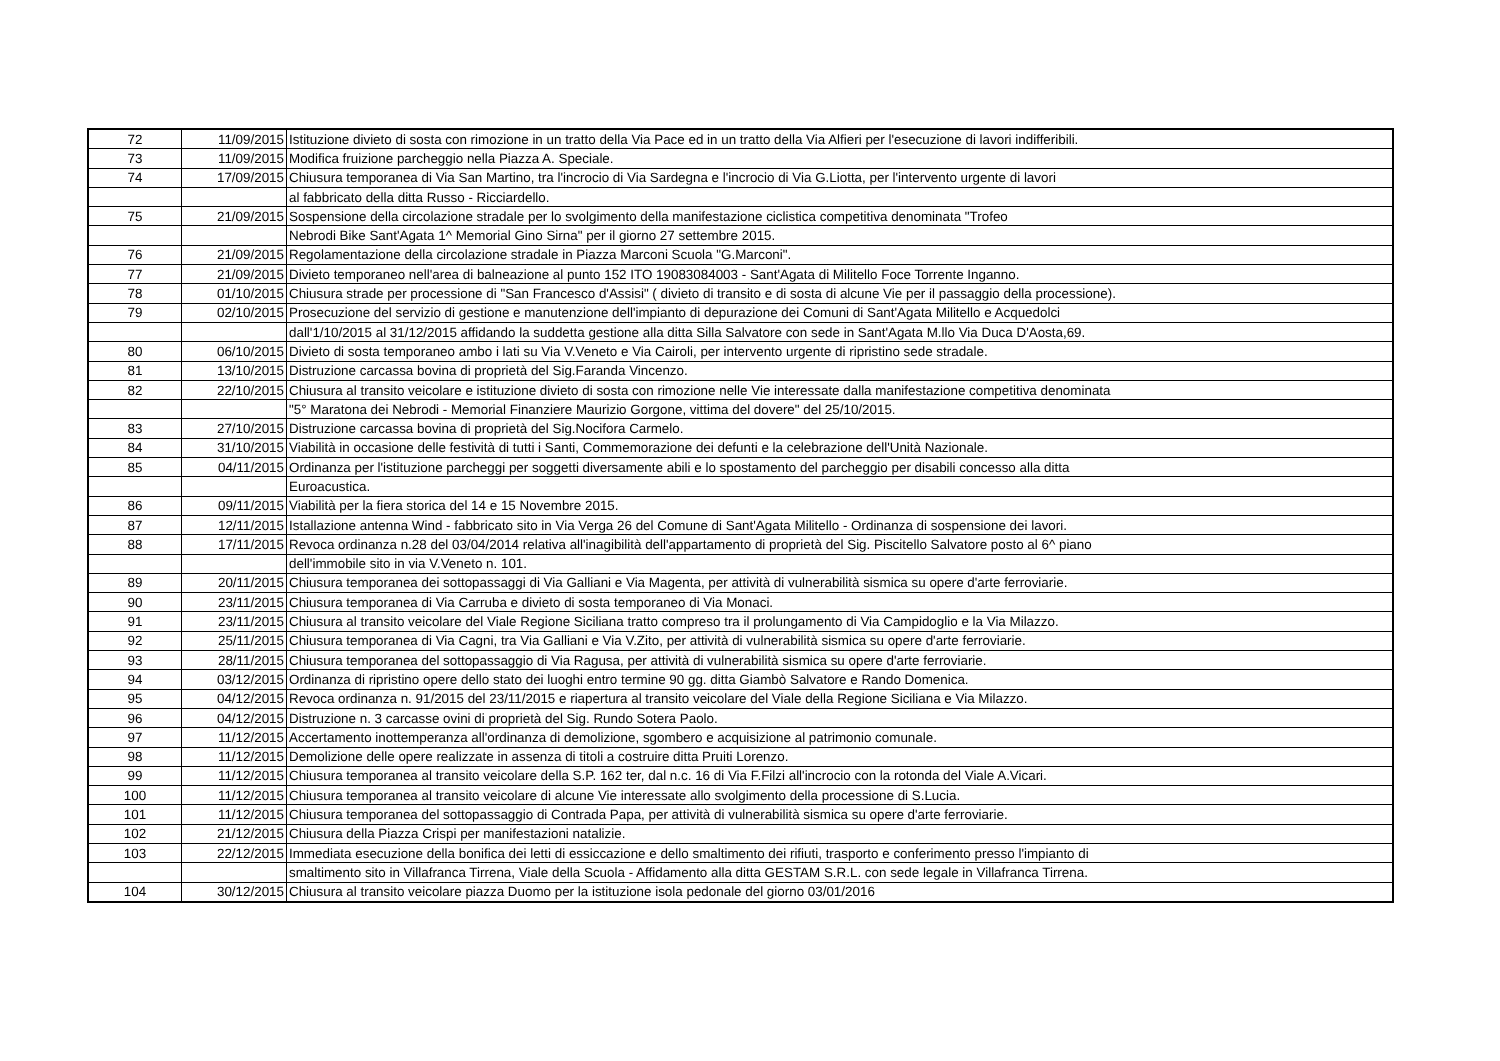| 72 | 11/09/2015 | Istituzione divieto di sosta con rimozione in un tratto della Via Pace ed in un tratto della Via Alfieri per l'esecuzione di lavori indifferibili. |
| 73 | 11/09/2015 | Modifica fruizione parcheggio nella Piazza A. Speciale. |
| 74 | 17/09/2015 | Chiusura temporanea di Via San Martino, tra l'incrocio di Via Sardegna e l'incrocio di Via G.Liotta, per l'intervento urgente di lavori |
| | | al fabbricato della ditta Russo - Ricciardello. |
| 75 | 21/09/2015 | Sospensione della circolazione stradale per lo svolgimento della manifestazione ciclistica competitiva denominata "Trofeo |
| | | Nebrodi Bike Sant'Agata 1^ Memorial Gino Sirna" per il giorno 27 settembre 2015. |
| 76 | 21/09/2015 | Regolamentazione della circolazione stradale in Piazza Marconi Scuola "G.Marconi". |
| 77 | 21/09/2015 | Divieto temporaneo nell'area di balneazione al punto 152 ITO 19083084003 - Sant'Agata di Militello Foce Torrente Inganno. |
| 78 | 01/10/2015 | Chiusura strade per processione di "San Francesco d'Assisi" ( divieto di transito e di sosta di alcune Vie per il passaggio della processione). |
| 79 | 02/10/2015 | Prosecuzione del servizio di gestione e manutenzione dell'impianto di depurazione dei Comuni di Sant'Agata Militello e Acquedolci |
| | | dall'1/10/2015 al 31/12/2015 affidando la suddetta gestione alla ditta Silla Salvatore con sede in Sant'Agata M.llo Via Duca D'Aosta,69. |
| 80 | 06/10/2015 | Divieto di sosta temporaneo ambo i lati su Via V.Veneto e Via Cairoli, per intervento urgente di ripristino sede stradale. |
| 81 | 13/10/2015 | Distruzione carcassa bovina di proprietà del Sig.Faranda Vincenzo. |
| 82 | 22/10/2015 | Chiusura al transito veicolare e istituzione divieto di sosta con rimozione nelle Vie interessate dalla manifestazione competitiva denominata |
| | | "5° Maratona dei Nebrodi - Memorial Finanziere Maurizio Gorgone, vittima del dovere" del 25/10/2015. |
| 83 | 27/10/2015 | Distruzione carcassa bovina di proprietà del Sig.Nocifora Carmelo. |
| 84 | 31/10/2015 | Viabilità in occasione delle festività di tutti i Santi, Commemorazione dei defunti e la celebrazione dell'Unità Nazionale. |
| 85 | 04/11/2015 | Ordinanza per l'istituzione parcheggi per soggetti diversamente abili e lo spostamento del parcheggio per disabili concesso alla ditta |
| | | Euroacustica. |
| 86 | 09/11/2015 | Viabilità per la fiera storica del 14 e 15 Novembre 2015. |
| 87 | 12/11/2015 | Istallazione antenna Wind - fabbricato sito in Via Verga 26 del Comune di Sant'Agata Militello - Ordinanza di sospensione dei lavori. |
| 88 | 17/11/2015 | Revoca ordinanza n.28 del 03/04/2014 relativa all'inagibilità dell'appartamento di proprietà del Sig. Piscitello Salvatore posto al 6^ piano |
| | | dell'immobile sito in via V.Veneto n. 101. |
| 89 | 20/11/2015 | Chiusura temporanea dei sottopassaggi di Via Galliani e Via Magenta, per attività di vulnerabilità sismica su opere d'arte ferroviarie. |
| 90 | 23/11/2015 | Chiusura temporanea di Via Carruba e divieto di sosta temporaneo di Via Monaci. |
| 91 | 23/11/2015 | Chiusura al transito veicolare del Viale Regione Siciliana tratto compreso tra il prolungamento di Via Campidoglio e la Via Milazzo. |
| 92 | 25/11/2015 | Chiusura temporanea di Via Cagni, tra Via Galliani e Via V.Zito, per attività di vulnerabilità sismica su opere d'arte ferroviarie. |
| 93 | 28/11/2015 | Chiusura temporanea del sottopassaggio di Via Ragusa, per attività di vulnerabilità sismica su opere d'arte ferroviarie. |
| 94 | 03/12/2015 | Ordinanza di ripristino opere dello stato dei luoghi entro termine 90 gg. ditta Giambò Salvatore e Rando Domenica. |
| 95 | 04/12/2015 | Revoca ordinanza n. 91/2015 del 23/11/2015 e riapertura al transito veicolare del Viale della Regione Siciliana e Via Milazzo. |
| 96 | 04/12/2015 | Distruzione n. 3 carcasse ovini di proprietà del Sig. Rundo Sotera Paolo. |
| 97 | 11/12/2015 | Accertamento inottemperanza all'ordinanza di demolizione, sgombero e acquisizione al patrimonio comunale. |
| 98 | 11/12/2015 | Demolizione delle opere realizzate in assenza di titoli a costruire ditta Pruiti Lorenzo. |
| 99 | 11/12/2015 | Chiusura temporanea al transito veicolare della S.P. 162 ter, dal n.c. 16 di Via F.Filzi all'incrocio con la rotonda del Viale A.Vicari. |
| 100 | 11/12/2015 | Chiusura temporanea al transito veicolare di alcune Vie interessate allo svolgimento della processione di S.Lucia. |
| 101 | 11/12/2015 | Chiusura temporanea del sottopassaggio di Contrada Papa, per attività di vulnerabilità sismica su opere d'arte ferroviarie. |
| 102 | 21/12/2015 | Chiusura della Piazza Crispi per manifestazioni natalizie. |
| 103 | 22/12/2015 | Immediata esecuzione della bonifica dei letti di essiccazione e dello smaltimento dei rifiuti, trasporto e conferimento presso l'impianto di |
| | | smaltimento sito in Villafranca Tirrena, Viale della Scuola - Affidamento alla ditta GESTAM S.R.L. con sede legale in Villafranca Tirrena. |
| 104 | 30/12/2015 | Chiusura al transito veicolare piazza Duomo per la istituzione isola pedonale del giorno 03/01/2016 |